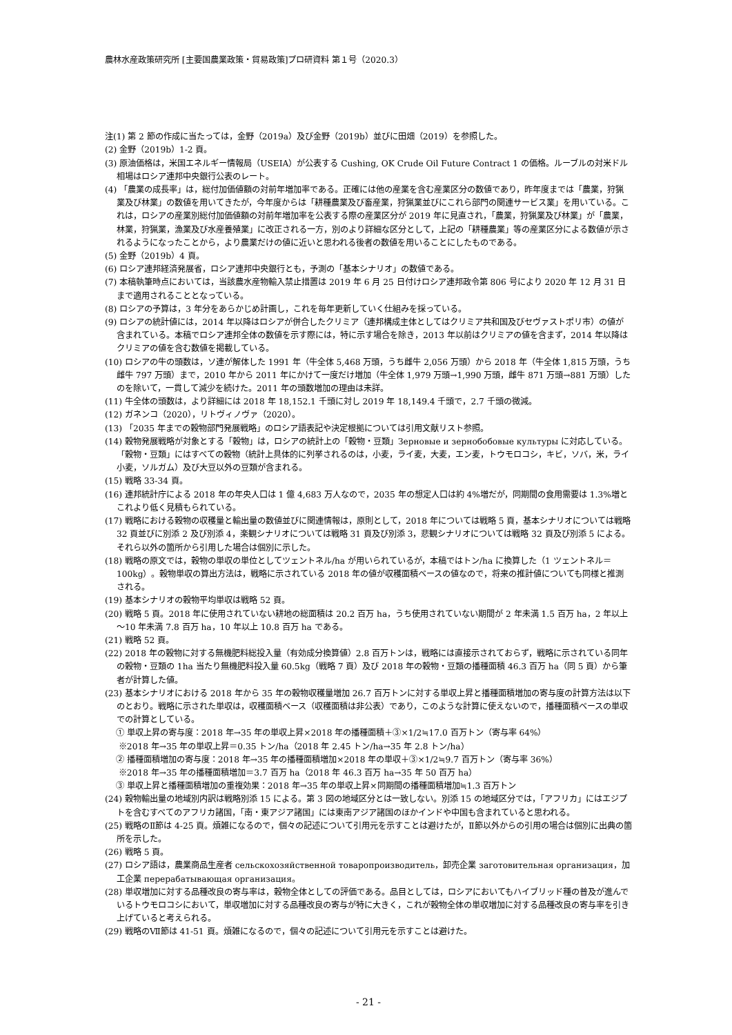農林水産政策研究所 [主要国農業政策・貿易政策]プロ研資料 第１号（2020.3）
注(1) 第 2 節の作成に当たっては，金野（2019a）及び金野（2019b）並びに田畑（2019）を参照した。
(2) 金野（2019b）1-2 頁。
(3) 原油価格は，米国エネルギー情報局（USEIA）が公表する Cushing, OK Crude Oil Future Contract 1 の価格。ルーブルの対米ドル相場はロシア連邦中央銀行公表のレート。
(4) 「農業の成長率」は，総付加価値額の対前年増加率である。正確には他の産業を含む産業区分の数値であり，昨年度までは「農業，狩猟業及び林業」の数値を用いてきたが，今年度からは「耕種農業及び畜産業，狩猟業並びにこれら部門の関連サービス業」を用いている。これは，ロシアの産業別総付加価値額の対前年増加率を公表する際の産業区分が 2019 年に見直され，「農業，狩猟業及び林業」が「農業，林業，狩猟業，漁業及び水産養殖業」に改正される一方，別のより詳細な区分として，上記の「耕種農業」等の産業区分による数値が示されるようになったことから，より農業だけの値に近いと思われる後者の数値を用いることにしたものである。
(5) 金野（2019b）4 頁。
(6) ロシア連邦経済発展省，ロシア連邦中央銀行とも，予測の「基本シナリオ」の数値である。
(7) 本稿執筆時点においては，当該農水産物輸入禁止措置は 2019 年 6 月 25 日付けロシア連邦政令第 806 号により 2020 年 12 月 31 日まで適用されることとなっている。
(8) ロシアの予算は，3 年分をあらかじめ計画し，これを毎年更新していく仕組みを採っている。
(9) ロシアの統計値には，2014 年以降はロシアが併合したクリミア（連邦構成主体としてはクリミア共和国及びセヴァストポリ市）の値が含まれている。本稿でロシア連邦全体の数値を示す際には，特に示す場合を除き，2013 年以前はクリミアの値を含まず，2014 年以降はクリミアの値を含む数値を掲載している。
(10) ロシアの牛の頭数は，ソ連が解体した 1991 年（牛全体 5,468 万頭，うち雌牛 2,056 万頭）から 2018 年（牛全体 1,815 万頭，うち雌牛 797 万頭）まで，2010 年から 2011 年にかけて一度だけ増加（牛全体 1,979 万頭→1,990 万頭，雌牛 871 万頭→881 万頭）したのを除いて，一貫して減少を続けた。2011 年の頭数増加の理由は未詳。
(11) 牛全体の頭数は，より詳細には 2018 年 18,152.1 千頭に対し 2019 年 18,149.4 千頭で，2.7 千頭の微減。
(12) ガネンコ（2020），リトヴィノヴァ（2020）。
(13) 「2035 年までの穀物部門発展戦略」のロシア語表記や決定根拠については引用文献リスト参照。
(14) 穀物発展戦略が対象とする「穀物」は，ロシアの統計上の「穀物・豆類」Зерновые и зернобобовые культуры に対応している。「穀物・豆類」にはすべての穀物（統計上具体的に列挙されるのは，小麦，ライ麦，大麦，エン麦，トウモロコシ，キビ，ソバ，米，ライ小麦，ソルガム）及び大豆以外の豆類が含まれる。
(15) 戦略 33-34 頁。
(16) 連邦統計庁による 2018 年の年央人口は 1 億 4,683 万人なので，2035 年の想定人口は約 4%増だが，同期間の食用需要は 1.3%増とこれより低く見積もられている。
(17) 戦略における穀物の収穫量と輸出量の数値並びに関連情報は，原則として，2018 年については戦略 5 頁，基本シナリオについては戦略 32 頁並びに別添 2 及び別添 4，楽観シナリオについては戦略 31 頁及び別添 3，悲観シナリオについては戦略 32 頁及び別添 5 による。それら以外の箇所から引用した場合は個別に示した。
(18) 戦略の原文では，穀物の単収の単位としてツェントネル/ha が用いられているが，本稿ではトン/ha に換算した（1 ツェントネル＝100kg）。穀物単収の算出方法は，戦略に示されている 2018 年の値が収穫面積ベースの値なので，将来の推計値についても同様と推測される。
(19) 基本シナリオの穀物平均単収は戦略 52 頁。
(20) 戦略 5 頁。2018 年に使用されていない耕地の総面積は 20.2 百万 ha，うち使用されていない期間が 2 年未満 1.5 百万 ha，2 年以上～10 年未満 7.8 百万 ha，10 年以上 10.8 百万 ha である。
(21) 戦略 52 頁。
(22) 2018 年の穀物に対する無機肥料総投入量（有効成分換算値）2.8 百万トンは，戦略には直接示されておらず，戦略に示されている同年の穀物・豆類の 1ha 当たり無機肥料投入量 60.5kg（戦略 7 頁）及び 2018 年の穀物・豆類の播種面積 46.3 百万 ha（同 5 頁）から筆者が計算した値。
(23) 基本シナリオにおける 2018 年から 35 年の穀物収穫量増加 26.7 百万トンに対する単収上昇と播種面積増加の寄与度の計算方法は以下のとおり。戦略に示された単収は，収穫面積ベース（収穫面積は非公表）であり，このような計算に使えないので，播種面積ベースの単収での計算としている。
① 単収上昇の寄与度：2018 年→35 年の単収上昇×2018 年の播種面積＋③×1/2≒17.0 百万トン（寄与率 64%）
※2018 年→35 年の単収上昇＝0.35 トン/ha（2018 年 2.45 トン/ha→35 年 2.8 トン/ha）
② 播種面積増加の寄与度：2018 年→35 年の播種面積増加×2018 年の単収＋③×1/2≒9.7 百万トン（寄与率 36%）
※2018 年→35 年の播種面積増加＝3.7 百万 ha（2018 年 46.3 百万 ha→35 年 50 百万 ha）
③ 単収上昇と播種面積増加の重複効果：2018 年→35 年の単収上昇×同期間の播種面積増加≒1.3 百万トン
(24) 穀物輸出量の地域別内訳は戦略別添 15 による。第 3 図の地域区分とは一致しない。別添 15 の地域区分では，「アフリカ」にはエジプトを含むすべてのアフリカ諸国，「南・東アジア諸国」には東南アジア諸国のほかインドや中国も含まれていると思われる。
(25) 戦略のⅡ節は 4-25 頁。煩雑になるので，個々の記述について引用元を示すことは避けたが，Ⅱ節以外からの引用の場合は個別に出典の箇所を示した。
(26) 戦略 5 頁。
(27) ロシア語は，農業商品生産者 сельскохозяйственной товаропроизводитель，卸売企業 заготовительная организация，加工企業 перерабатывающая организация。
(28) 単収増加に対する品種改良の寄与率は，穀物全体としての評価である。品目としては，ロシアにおいてもハイブリッド種の普及が進んでいるトウモロコシにおいて，単収増加に対する品種改良の寄与が特に大きく，これが穀物全体の単収増加に対する品種改良の寄与率を引き上げていると考えられる。
(29) 戦略のⅦ節は 41-51 頁。煩雑になるので，個々の記述について引用元を示すことは避けた。
- 21 -